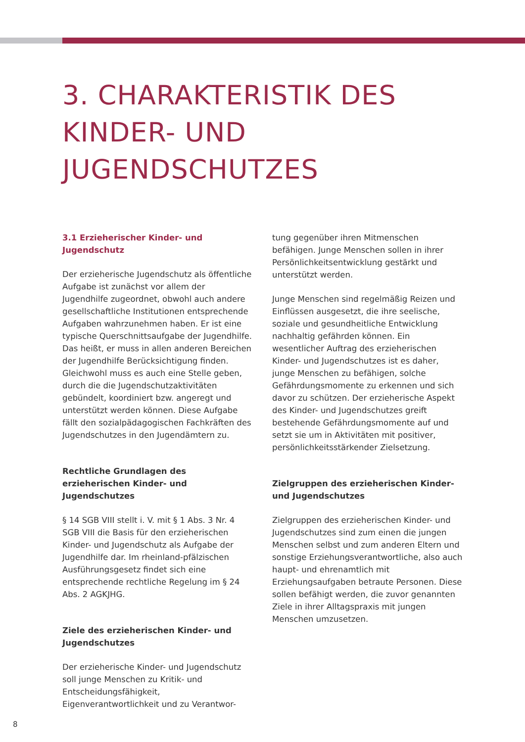3. CHARAKTERISTIK DES
KINDER- UND
JUGENDSCHUTZES
3.1 Erzieherischer Kinder- und Jugendschutz
Der erzieherische Jugendschutz als öffentliche Aufgabe ist zunächst vor allem der Jugendhilfe zugeordnet, obwohl auch andere gesellschaftliche Institutionen entsprechende Aufgaben wahrzunehmen haben. Er ist eine typische Querschnittsaufgabe der Jugendhilfe. Das heißt, er muss in allen anderen Bereichen der Jugendhilfe Berücksichtigung finden. Gleichwohl muss es auch eine Stelle geben, durch die die Jugendschutzaktivitäten gebündelt, koordiniert bzw. angeregt und unterstützt werden können. Diese Aufgabe fällt den sozialpädagogischen Fachkräften des Jugendschutzes in den Jugendämtern zu.
Rechtliche Grundlagen des erzieherischen Kinder- und Jugendschutzes
§ 14 SGB VIII stellt i. V. mit § 1 Abs. 3 Nr. 4 SGB VIII die Basis für den erzieherischen Kinder- und Jugendschutz als Aufgabe der Jugendhilfe dar. Im rheinland-pfälzischen Ausführungsgesetz findet sich eine entsprechende rechtliche Regelung im § 24 Abs. 2 AGKJHG.
Ziele des erzieherischen Kinder- und Jugendschutzes
Der erzieherische Kinder- und Jugendschutz soll junge Menschen zu Kritik- und Entscheidungsfähigkeit, Eigenverantwortlichkeit und zu Verantwor-
tung gegenüber ihren Mitmenschen befähigen. Junge Menschen sollen in ihrer Persönlichkeitsentwicklung gestärkt und unterstützt werden.
Junge Menschen sind regelmäßig Reizen und Einflüssen ausgesetzt, die ihre seelische, soziale und gesundheitliche Entwicklung nachhaltig gefährden können. Ein wesentlicher Auftrag des erzieherischen Kinder- und Jugendschutzes ist es daher, junge Menschen zu befähigen, solche Gefährdungsmomente zu erkennen und sich davor zu schützen. Der erzieherische Aspekt des Kinder- und Jugendschutzes greift bestehende Gefährdungsmomente auf und setzt sie um in Aktivitäten mit positiver, persönlichkeitsstärkender Zielsetzung.
Zielgruppen des erzieherischen Kinder- und Jugendschutzes
Zielgruppen des erzieherischen Kinder- und Jugendschutzes sind zum einen die jungen Menschen selbst und zum anderen Eltern und sonstige Erziehungsverantwortliche, also auch haupt- und ehrenamtlich mit Erziehungsaufgaben betraute Personen. Diese sollen befähigt werden, die zuvor genannten Ziele in ihrer Alltagspraxis mit jungen Menschen umzusetzen.
8